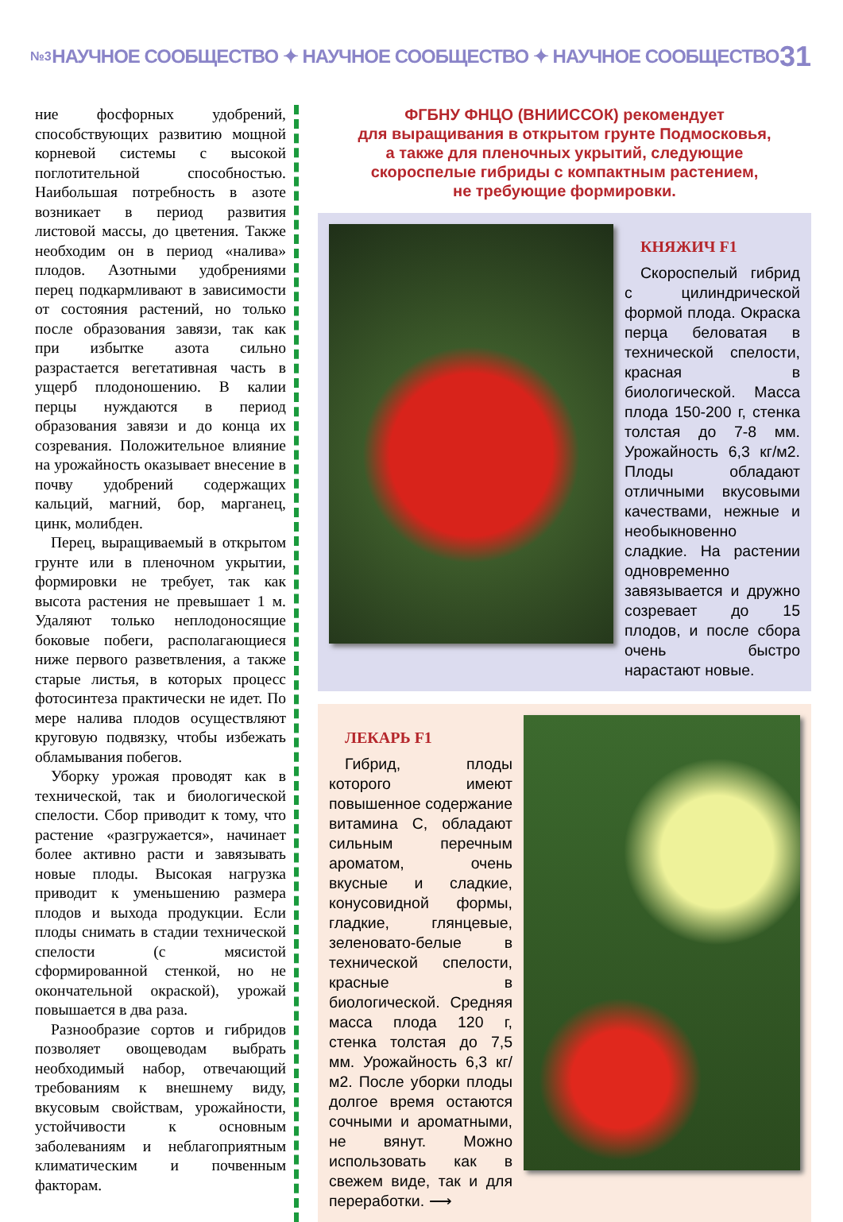№3 НАУЧНОЕ СООБЩЕСТВО ✦ НАУЧНОЕ СООБЩЕСТВО ✦ НАУЧНОЕ СООБЩЕСТВО 31
ние фосфорных удобрений, способствующих развитию мощной корневой системы с высокой поглотительной способностью. Наибольшая потребность в азоте возникает в период развития листовой массы, до цветения. Также необходим он в период «налива» плодов. Азотными удобрениями перец подкармливают в зависимости от состояния растений, но только после образования завязи, так как при избытке азота сильно разрастается вегетативная часть в ущерб плодоношению. В калии перцы нуждаются в период образования завязи и до конца их созревания. Положительное влияние на урожайность оказывает внесение в почву удобрений содержащих кальций, магний, бор, марганец, цинк, молибден.
Перец, выращиваемый в открытом грунте или в пленочном укрытии, формировки не требует, так как высота растения не превышает 1 м. Удаляют только неплодоносящие боковые побеги, располагающиеся ниже первого разветвления, а также старые листья, в которых процесс фотосинтеза практически не идет. По мере налива плодов осуществляют круговую подвязку, чтобы избежать обламывания побегов.
Уборку урожая проводят как в технической, так и биологической спелости. Сбор приводит к тому, что растение «разгружается», начинает более активно расти и завязывать новые плоды. Высокая нагрузка приводит к уменьшению размера плодов и выхода продукции. Если плоды снимать в стадии технической спелости (с мясистой сформированной стенкой, но не окончательной окраской), урожай повышается в два раза.
Разнообразие сортов и гибридов позволяет овощеводам выбрать необходимый набор, отвечающий требованиям к внешнему виду, вкусовым свойствам, урожайности, устойчивости к основным заболеваниям и неблагоприятным климатическим и почвенным факторам.
ФГБНУ ФНЦО (ВНИИССОК) рекомендует
для выращивания в открытом грунте Подмосковья,
а также для пленочных укрытий, следующие
скороспелые гибриды с компактным растением,
не требующие формировки.
КНЯЖИЧ F1
Скороспелый гибрид с цилиндрической формой плода. Окраска перца беловатая в технической спелости, красная в биологической. Масса плода 150-200 г, стенка толстая до 7-8 мм. Урожайность 6,3 кг/м2. Плоды обладают отличными вкусовыми качествами, нежные и необыкновенно сладкие. На растении одновременно завязывается и дружно созревает до 15 плодов, и после сбора очень быстро нарастают новые.
ЛЕКАРЬ F1
Гибрид, плоды которого имеют повышенное содержание витамина С, обладают сильным перечным ароматом, очень вкусные и сладкие, конусовидной формы, гладкие, глянцевые, зеленовато-белые в технической спелости, красные в биологической. Средняя масса плода 120 г, стенка толстая до 7,5 мм. Урожайность 6,3 кг/м2. После уборки плоды долгое время остаются сочными и ароматными, не вянут. Можно использовать как в свежем виде, так и для переработки. ⟶